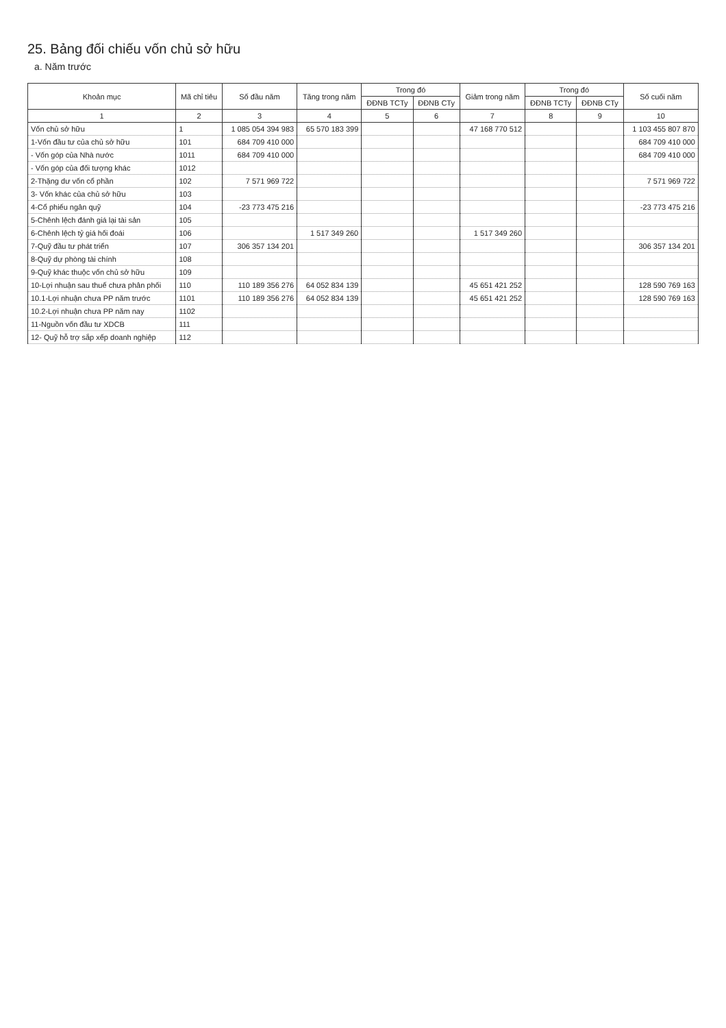25. Bảng đối chiếu vốn chủ sở hữu
a. Năm trước
| Khoản mục | Mã chỉ tiêu | Số đầu năm | Tăng trong năm | Trong đó | | Giảm trong năm | Trong đó | | Số cuối năm |
| --- | --- | --- | --- | --- | --- | --- | --- | --- | --- |
| | | | | ĐĐNB TCTy | ĐĐNB CTy | | ĐĐNB TCTy | ĐĐNB CTy | |
| 1 | 2 | 3 | 4 | 5 | 6 | 7 | 8 | 9 | 10 |
| Vốn chủ sở hữu | 1 | 1 085 054 394 983 | 65 570 183 399 | | | 47 168 770 512 | | | 1 103 455 807 870 |
| 1-Vốn đầu tư của chủ sở hữu | 101 | 684 709 410 000 | | | | | | | 684 709 410 000 |
| - Vốn góp của Nhà nước | 1011 | 684 709 410 000 | | | | | | | 684 709 410 000 |
| - Vốn góp của đối tượng khác | 1012 | | | | | | | | |
| 2-Thặng dư vốn cổ phần | 102 | 7 571 969 722 | | | | | | | 7 571 969 722 |
| 3- Vốn khác của chủ sở hữu | 103 | | | | | | | | |
| 4-Cổ phiếu ngân quỹ | 104 | -23 773 475 216 | | | | | | | -23 773 475 216 |
| 5-Chênh lệch đánh giá lại tài sản | 105 | | | | | | | | |
| 6-Chênh lệch tỷ giá hối đoái | 106 | | 1 517 349 260 | | | 1 517 349 260 | | | |
| 7-Quỹ đầu tư phát triển | 107 | 306 357 134 201 | | | | | | | 306 357 134 201 |
| 8-Quỹ dự phòng tài chính | 108 | | | | | | | | |
| 9-Quỹ khác thuộc vốn chủ sở hữu | 109 | | | | | | | | |
| 10-Lợi nhuận sau thuế chưa phân phối | 110 | 110 189 356 276 | 64 052 834 139 | | | 45 651 421 252 | | | 128 590 769 163 |
| 10.1-Lợi nhuận chưa PP năm trước | 1101 | 110 189 356 276 | 64 052 834 139 | | | 45 651 421 252 | | | 128 590 769 163 |
| 10.2-Lợi nhuận chưa PP năm nay | 1102 | | | | | | | | |
| 11-Nguồn vốn đầu tư XDCB | 111 | | | | | | | | |
| 12- Quỹ hỗ trợ sắp xếp doanh nghiệp | 112 | | | | | | | | |